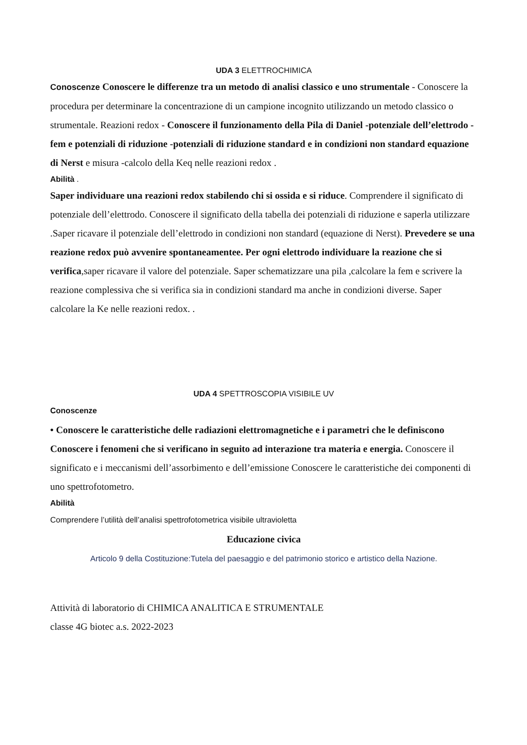UDA 3 ELETTROCHIMICA
Conoscenze Conoscere le differenze tra un metodo di analisi classico e uno strumentale - Conoscere la procedura per determinare la concentrazione di un campione incognito utilizzando un metodo classico o strumentale. Reazioni redox - Conoscere il funzionamento della Pila di Daniel -potenziale dell’elettrodo -fem e potenziali di riduzione -potenziali di riduzione standard e in condizioni non standard equazione di Nerst e misura -calcolo della Keq nelle reazioni redox .
Abilità .
Saper individuare una reazioni redox stabilendo chi si ossida e si riduce. Comprendere il significato di potenziale dell’elettrodo. Conoscere il significato della tabella dei potenziali di riduzione e saperla utilizzare .Saper ricavare il potenziale dell’elettrodo in condizioni non standard (equazione di Nerst). Prevedere se una reazione redox può avvenire spontaneamentee. Per ogni elettrodo individuare la reazione che si verifica,saper ricavare il valore del potenziale. Saper schematizzare una pila ,calcolare la fem e scrivere la reazione complessiva che si verifica sia in condizioni standard ma anche in condizioni diverse. Saper calcolare la Ke nelle reazioni redox. .
UDA 4 SPETTROSCOPIA VISIBILE UV
Conoscenze
• Conoscere le caratteristiche delle radiazioni elettromagnetiche e i parametri che le definiscono Conoscere i fenomeni che si verificano in seguito ad interazione tra materia e energia. Conoscere il significato e i meccanismi dell’assorbimento e dell’emissione Conoscere le caratteristiche dei componenti di uno spettrofotometro.
Abilità
Comprendere l’utilità dell’analisi spettrofotometrica visibile ultravioletta
Educazione civica
Articolo 9 della Costituzione:Tutela del paesaggio e del patrimonio storico e artistico della Nazione.
Attività di laboratorio di CHIMICA ANALITICA E STRUMENTALE
classe 4G biotec a.s. 2022-2023